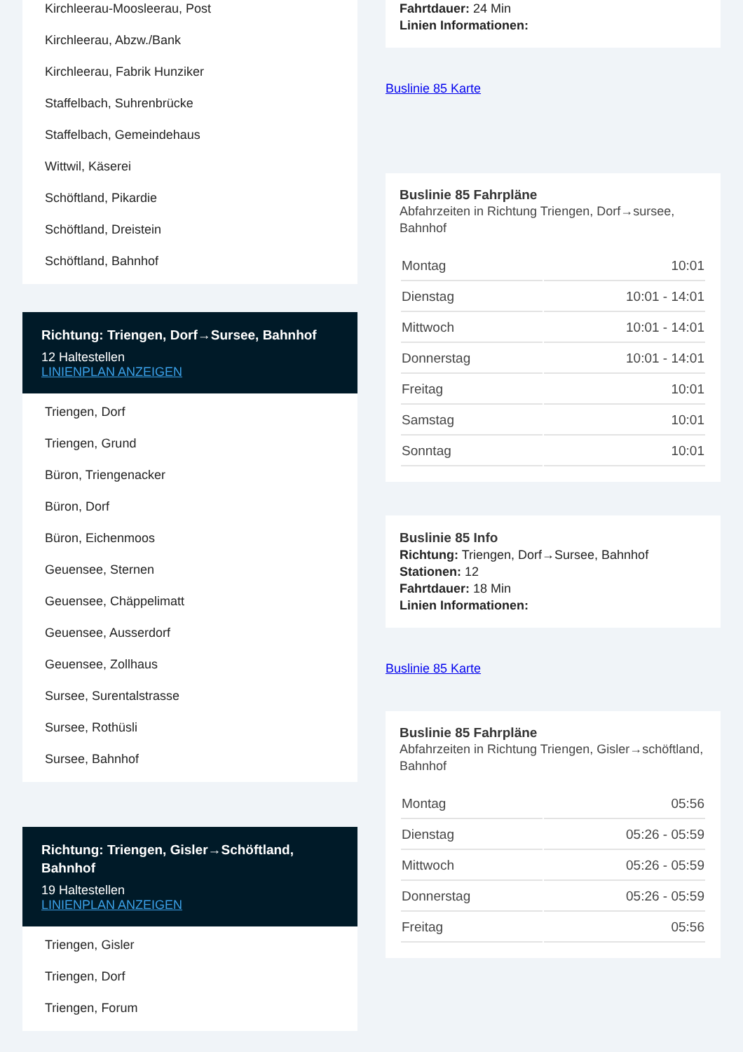Kirchleerau-Moosleerau, Post
Kirchleerau, Abzw./Bank
Kirchleerau, Fabrik Hunziker
Staffelbach, Suhrenbrücke
Staffelbach, Gemeindehaus
Wittwil, Käserei
Schöftland, Pikardie
Schöftland, Dreistein
Schöftland, Bahnhof
Richtung: Triengen, Dorf→Sursee, Bahnhof
12 Haltestellen
LINIENPLAN ANZEIGEN
Triengen, Dorf
Triengen, Grund
Büron, Triengenacker
Büron, Dorf
Büron, Eichenmoos
Geuensee, Sternen
Geuensee, Chäppelimatt
Geuensee, Ausserdorf
Geuensee, Zollhaus
Sursee, Surentalstrasse
Sursee, Rothüsli
Sursee, Bahnhof
Richtung: Triengen, Gisler→Schöftland, Bahnhof
19 Haltestellen
LINIENPLAN ANZEIGEN
Triengen, Gisler
Triengen, Dorf
Triengen, Forum
Fahrtdauer: 24 Min
Linien Informationen:
Buslinie 85 Karte
Buslinie 85 Fahrpläne
Abfahrzeiten in Richtung Triengen, Dorf→sursee, Bahnhof
| Montag | 10:01 |
| Dienstag | 10:01 - 14:01 |
| Mittwoch | 10:01 - 14:01 |
| Donnerstag | 10:01 - 14:01 |
| Freitag | 10:01 |
| Samstag | 10:01 |
| Sonntag | 10:01 |
Buslinie 85 Info
Richtung: Triengen, Dorf→Sursee, Bahnhof
Stationen: 12
Fahrtdauer: 18 Min
Linien Informationen:
Buslinie 85 Karte
Buslinie 85 Fahrpläne
Abfahrzeiten in Richtung Triengen, Gisler→schöftland, Bahnhof
| Montag | 05:56 |
| Dienstag | 05:26 - 05:59 |
| Mittwoch | 05:26 - 05:59 |
| Donnerstag | 05:26 - 05:59 |
| Freitag | 05:56 |